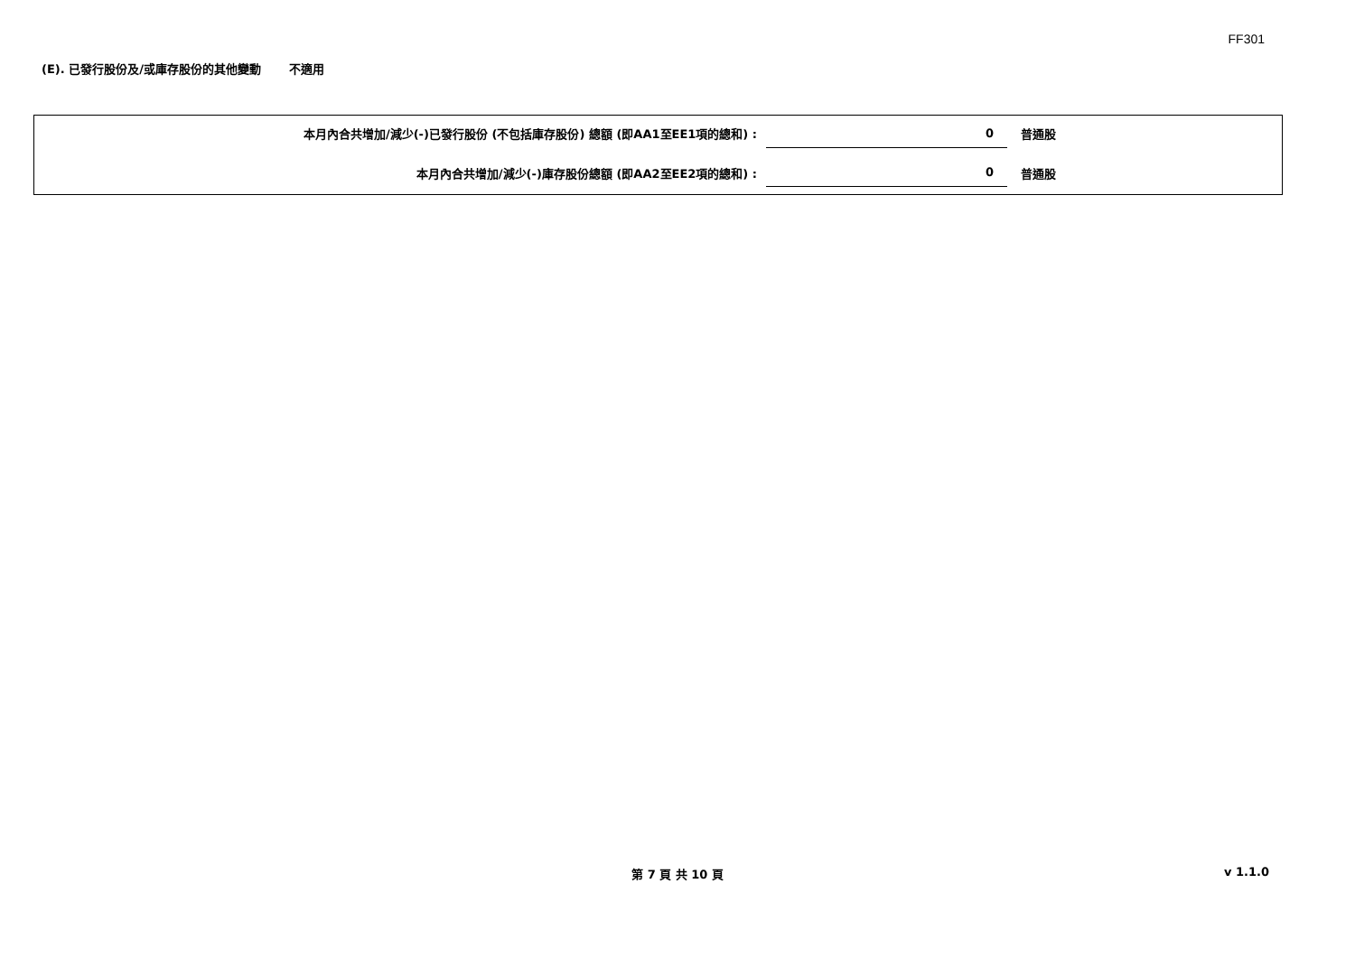FF301
(E). 已發行股份及/或庫存股份的其他變動 不適用
| 本月內合共增加/減少(-)已發行股份 (不包括庫存股份) 總額 (即AA1至EE1項的總和) : | 0 | 普通股 |
| 本月內合共增加/減少(-)庫存股份總額 (即AA2至EE2項的總和) : | 0 | 普通股 |
第 7 頁 共 10 頁 v 1.1.0